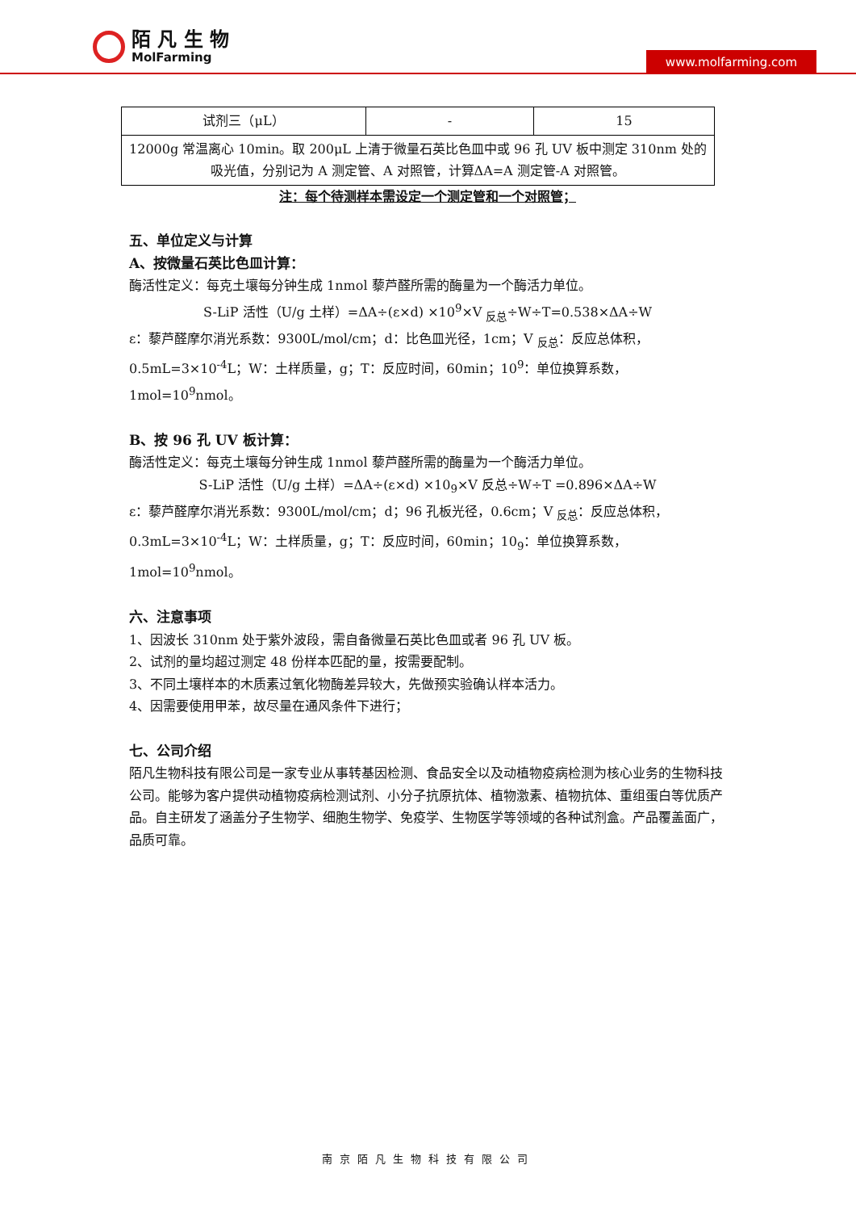陌 凡 生 物
MolFarming
www.molfarming.com
| 试剂三（μL） | - | 15 |
| 12000g 常温离心 10min。取 200μL 上清于微量石英比色皿中或 96 孔 UV 板中测定 310nm 处的吸光值，分别记为 A 测定管、A 对照管，计算ΔA=A 测定管-A 对照管。 | | |
注：每个待测样本需设定一个测定管和一个对照管；
五、单位定义与计算
A、按微量石英比色皿计算：
酶活性定义：每克土壤每分钟生成 1nmol 藜芦醛所需的酶量为一个酶活力单位。
S-LiP 活性（U/g 土样）=ΔA÷(ε×d) ×10<sup>9</sup>×V <sub>反总</sub>÷W÷T=0.538×ΔA÷W
ε：藜芦醛摩尔消光系数：9300L/mol/cm；d：比色皿光径，1cm；V <sub>反总</sub>：反应总体积，0.5mL=3×10<sup>-4</sup>L；W：土样质量，g；T：反应时间，60min；10<sup>9</sup>：单位换算系数，1mol=10<sup>9</sup>nmol。
B、按 96 孔 UV 板计算：
酶活性定义：每克土壤每分钟生成 1nmol 藜芦醛所需的酶量为一个酶活力单位。
S-LiP 活性（U/g 土样）=ΔA÷(ε×d) ×10<sub>9</sub>×V 反总÷W÷T =0.896×ΔA÷W
ε：藜芦醛摩尔消光系数：9300L/mol/cm；d；96 孔板光径，0.6cm；V <sub>反总</sub>：反应总体积，0.3mL=3×10<sup>-4</sup>L；W：土样质量，g；T：反应时间，60min；10<sub>9</sub>：单位换算系数，1mol=10<sup>9</sup>nmol。
六、注意事项
1、因波长 310nm 处于紫外波段，需自备微量石英比色皿或者 96 孔 UV 板。
2、试剂的量均超过测定 48 份样本匹配的量，按需要配制。
3、不同土壤样本的木质素过氧化物酶差异较大，先做预实验确认样本活力。
4、因需要使用甲苯，故尽量在通风条件下进行；
七、公司介绍
陌凡生物科技有限公司是一家专业从事转基因检测、食品安全以及动植物疫病检测为核心业务的生物科技公司。能够为客户提供动植物疫病检测试剂、小分子抗原抗体、植物激素、植物抗体、重组蛋白等优质产品。自主研发了涵盖分子生物学、细胞生物学、免疫学、生物医学等领域的各种试剂盒。产品覆盖面广，品质可靠。
南京陌凡生物科技有限公司